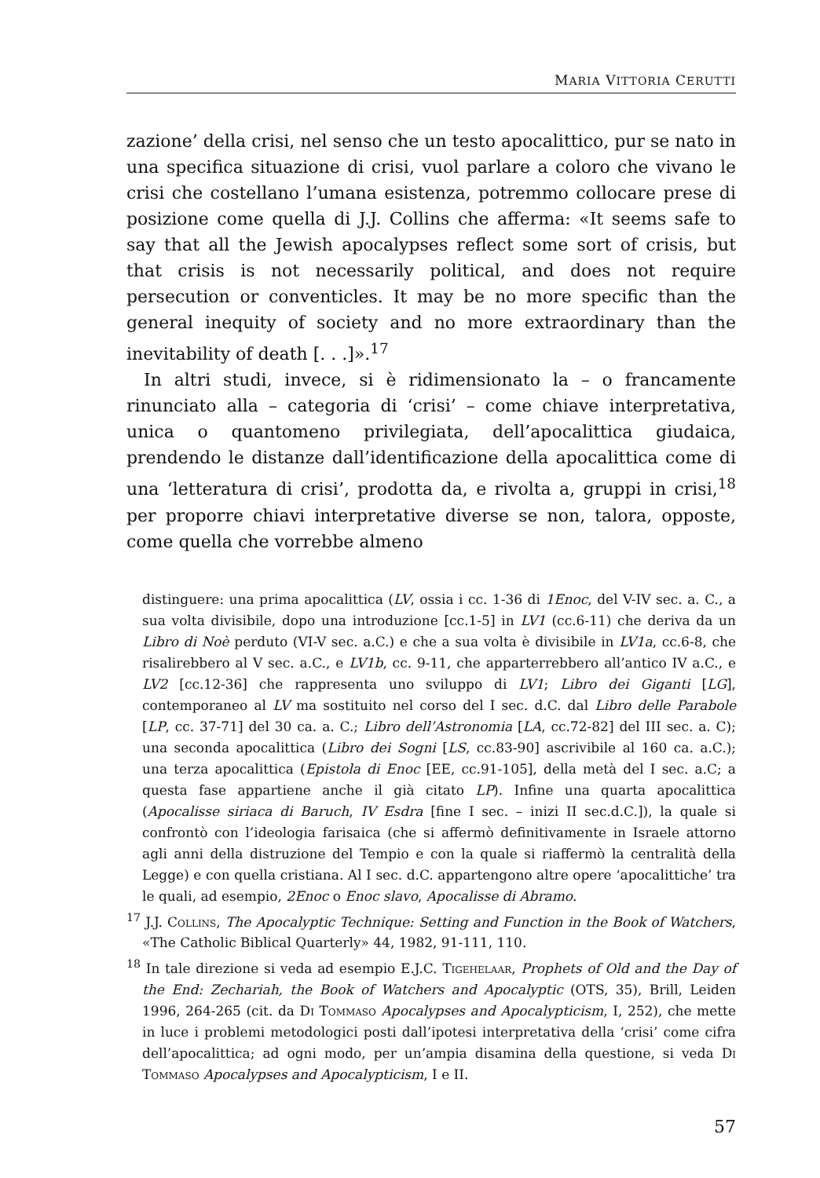MARIA VITTORIA CERUTTI
zazione’ della crisi, nel senso che un testo apocalittico, pur se nato in una specifica situazione di crisi, vuol parlare a coloro che vivano le crisi che costellano l’umana esistenza, potremmo collocare prese di posizione come quella di J.J. Collins che afferma: «It seems safe to say that all the Jewish apocalypses reflect some sort of crisis, but that crisis is not necessarily political, and does not require persecution or conventicles. It may be no more specific than the general inequity of society and no more extraordinary than the inevitability of death [. . .]».<sup>17</sup>
In altri studi, invece, si è ridimensionato la – o francamente rinunciato alla – categoria di ‘crisi’ – come chiave interpretativa, unica o quantomeno privilegiata, dell’apocalittica giudaica, prendendo le distanze dall’identificazione della apocalittica come di una ‘letteratura di crisi’, prodotta da, e rivolta a, gruppi in crisi,<sup>18</sup> per proporre chiavi interpretative diverse se non, talora, opposte, come quella che vorrebbe almeno
distinguere: una prima apocalittica (LV, ossia i cc. 1-36 di 1Enoc, del V-IV sec. a. C., a sua volta divisibile, dopo una introduzione [cc.1-5] in LV1 (cc.6-11) che deriva da un Libro di Noè perduto (VI-V sec. a.C.) e che a sua volta è divisibile in LV1a, cc.6-8, che risalirebbero al V sec. a.C., e LV1b, cc. 9-11, che apparterrebbero all’antico IV a.C., e LV2 [cc.12-36] che rappresenta uno sviluppo di LV1; Libro dei Giganti [LG], contemporaneo al LV ma sostituito nel corso del I sec. d.C. dal Libro delle Parabole [LP, cc. 37-71] del 30 ca. a. C.; Libro dell’Astronomia [LA, cc.72-82] del III sec. a. C); una seconda apocalittica (Libro dei Sogni [LS, cc.83-90] ascrivibile al 160 ca. a.C.); una terza apocalittica (Epistola di Enoc [EE, cc.91-105], della metà del I sec. a.C; a questa fase appartiene anche il già citato LP). Infine una quarta apocalittica (Apocalisse siriaca di Baruch, IV Esdra [fine I sec. – inizi II sec.d.C.]), la quale si confrontò con l’ideologia farisaica (che si affermò definitivamente in Israele attorno agli anni della distruzione del Tempio e con la quale si riaffermò la centralità della Legge) e con quella cristiana. Al I sec. d.C. appartengono altre opere ‘apocalittiche’ tra le quali, ad esempio, 2Enoc o Enoc slavo, Apocalisse di Abramo.
<sup>17</sup> J.J. Collins, The Apocalyptic Technique: Setting and Function in the Book of Watchers, «The Catholic Biblical Quarterly» 44, 1982, 91-111, 110.
<sup>18</sup> In tale direzione si veda ad esempio E.J.C. Tigehelaar, Prophets of Old and the Day of the End: Zechariah, the Book of Watchers and Apocalyptic (OTS, 35), Brill, Leiden 1996, 264-265 (cit. da Di Tommaso Apocalypses and Apocalypticism, I, 252), che mette in luce i problemi metodologici posti dall’ipotesi interpretativa della ‘crisi’ come cifra dell’apocalittica; ad ogni modo, per un’ampia disamina della questione, si veda Di Tommaso Apocalypses and Apocalypticism, I e II.
57